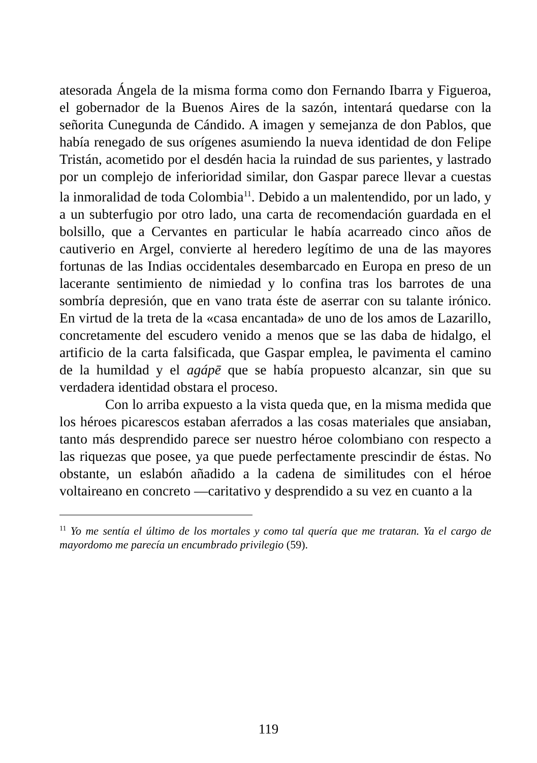atesorada Ángela de la misma forma como don Fernando Ibarra y Figueroa, el gobernador de la Buenos Aires de la sazón, intentará quedarse con la señorita Cunegunda de Cándido. A imagen y semejanza de don Pablos, que había renegado de sus orígenes asumiendo la nueva identidad de don Felipe Tristán, acometido por el desdén hacia la ruindad de sus parientes, y lastrado por un complejo de inferioridad similar, don Gaspar parece llevar a cuestas la inmoralidad de toda Colombia<sup>11</sup>. Debido a un malentendido, por un lado, y a un subterfugio por otro lado, una carta de recomendación guardada en el bolsillo, que a Cervantes en particular le había acarreado cinco años de cautiverio en Argel, convierte al heredero legítimo de una de las mayores fortunas de las Indias occidentales desembarcado en Europa en preso de un lacerante sentimiento de nimiedad y lo confina tras los barrotes de una sombría depresión, que en vano trata éste de aserrar con su talante irónico. En virtud de la treta de la «casa encantada» de uno de los amos de Lazarillo, concretamente del escudero venido a menos que se las daba de hidalgo, el artificio de la carta falsificada, que Gaspar emplea, le pavimenta el camino de la humildad y el agápē que se había propuesto alcanzar, sin que su verdadera identidad obstara el proceso.
Con lo arriba expuesto a la vista queda que, en la misma medida que los héroes picarescos estaban aferrados a las cosas materiales que ansiaban, tanto más desprendido parece ser nuestro héroe colombiano con respecto a las riquezas que posee, ya que puede perfectamente prescindir de éstas. No obstante, un eslabón añadido a la cadena de similitudes con el héroe voltaireano en concreto —caritativo y desprendido a su vez en cuanto a la
<sup>11</sup> Yo me sentía el último de los mortales y como tal quería que me trataran. Ya el cargo de mayordomo me parecía un encumbrado privilegio (59).
119